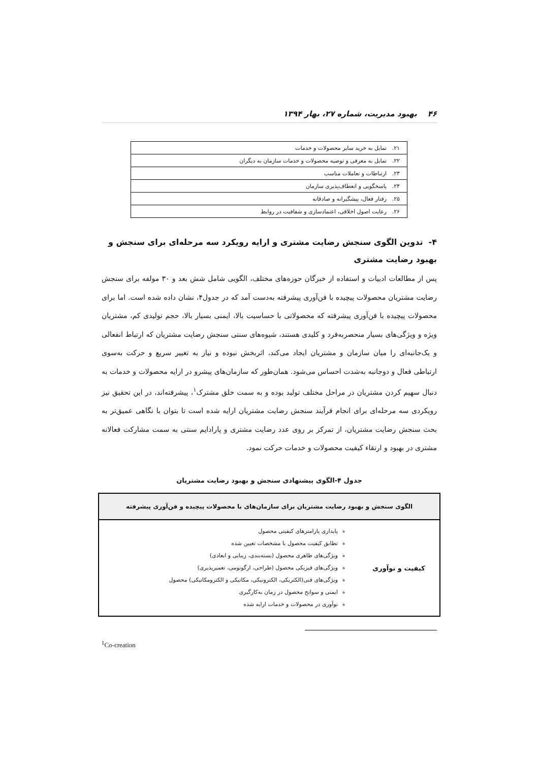۴۶ بهبود مدیریت، شماره ۲۷، بهار ۱۳۹۴
| ۲۱. تمایل به خرید سایر محصولات و خدمات |
| ۲۲. تمایل به معرفی و توصیه محصولات و خدمات سازمان به دیگران |
| ۲۳. ارتباطات و تعاملات مناسب |
| ۲۴. پاسخگویی و انعطاف‌پذیری سازمان |
| ۲۵. رفتار فعال، پیشگیرانه و صادقانه |
| ۲۶. رعایت اصول اخلاقی، اعتمادسازی و شفافیت در روابط |
۴- تدوین الگوی سنجش رضایت مشتری و ارایه رویکرد سه مرحله‌ای برای سنجش و بهبود رضایت مشتری
پس از مطالعات ادبیات و استفاده از خبرگان حوزه‌های مختلف، الگویی شامل شش بعد و ۳۰ مولفه برای سنجش رضایت مشتریان محصولات پیچیده با فن‌آوری پیشرفته به‌دست آمد که در جدول۴، نشان داده شده است. اما برای محصولات پیچیده با فن‌آوری پیشرفته که محصولاتی با حساسیت بالا، ایمنی بسیار بالا، حجم تولیدی کم، مشتریان ویژه و ویژگی‌های بسیار منحصربه‌فرد و کلیدی هستند، شیوه‌های سنتی سنجش رضایت مشتریان که ارتباط انفعالی و یک‌جانبه‌ای را میان سازمان و مشتریان ایجاد می‌کند، اثربخش نبوده و نیاز به تغییر سریع و حرکت به‌سوی ارتباطی فعال و دوجانبه به‌شدت احساس می‌شود. همان‌طور که سازمان‌های پیشرو در ارایه محصولات و خدمات به دنبال سهیم کردن مشتریان در مراحل مختلف تولید بوده و به سمت خلق مشترک<sup>۱</sup>، پیشرفته‌اند، در این تحقیق نیز رویکردی سه مرحله‌ای برای انجام فرآیند سنجش رضایت مشتریان ارایه شده است تا بتوان با نگاهی عمیق‌تر به بحث سنجش رضایت مشتریان، از تمرکز بر روی عدد رضایت مشتری و پارادایم سنتی به سمت مشارکت فعالانه مشتری در بهبود و ارتقاء کیفیت محصولات و خدمات حرکت نمود.
جدول ۴-الگوی پیشنهادی سنجش و بهبود رضایت مشتریان
| الگوی سنجش و بهبود رضایت مشتریان برای سازمان‌های با محصولات پیچیده و فن‌آوری پیشرفته | |
| --- | --- |
| کیفیت و نوآوری | پایداری پارامترهای کیفیتی محصول تطابق کیفیت محصول با مشخصات تعیین شده ویژگی‌های ظاهری محصول (بسته‌بندی، زیبایی و ابعادی) ویژگی‌های فیزیکی محصول (طراحی، ارگونومی، تعمیرپذیری) ویژگی‌های فنی(الکتریکی، الکترونیکی، مکانیکی و الکترومکانیکی) محصول ایمنی و سوانح محصول در زمان به‌کارگیری نوآوری در محصولات و خدمات ارایه شده |
<sup>1</sup> Co-creation